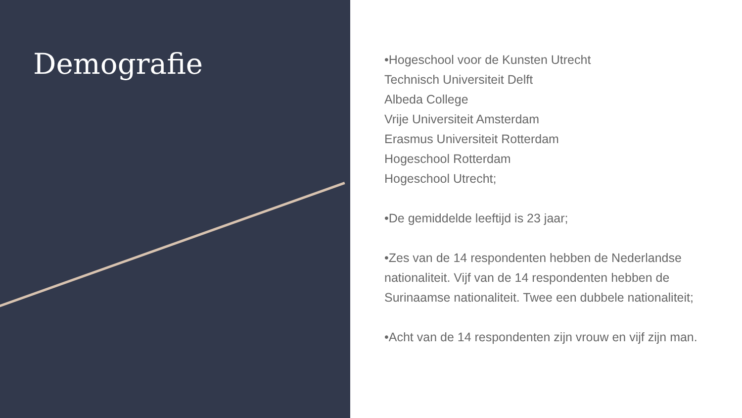Demografie
•Hogeschool voor de Kunsten Utrecht
Technisch Universiteit Delft
Albeda College
Vrije Universiteit Amsterdam
Erasmus Universiteit Rotterdam
Hogeschool Rotterdam
Hogeschool Utrecht;
•De gemiddelde leeftijd is 23 jaar;
•Zes van de 14 respondenten hebben de Nederlandse nationaliteit. Vijf van de 14 respondenten hebben de Surinaamse nationaliteit. Twee een dubbele nationaliteit;
•Acht van de 14 respondenten zijn vrouw en vijf zijn man.